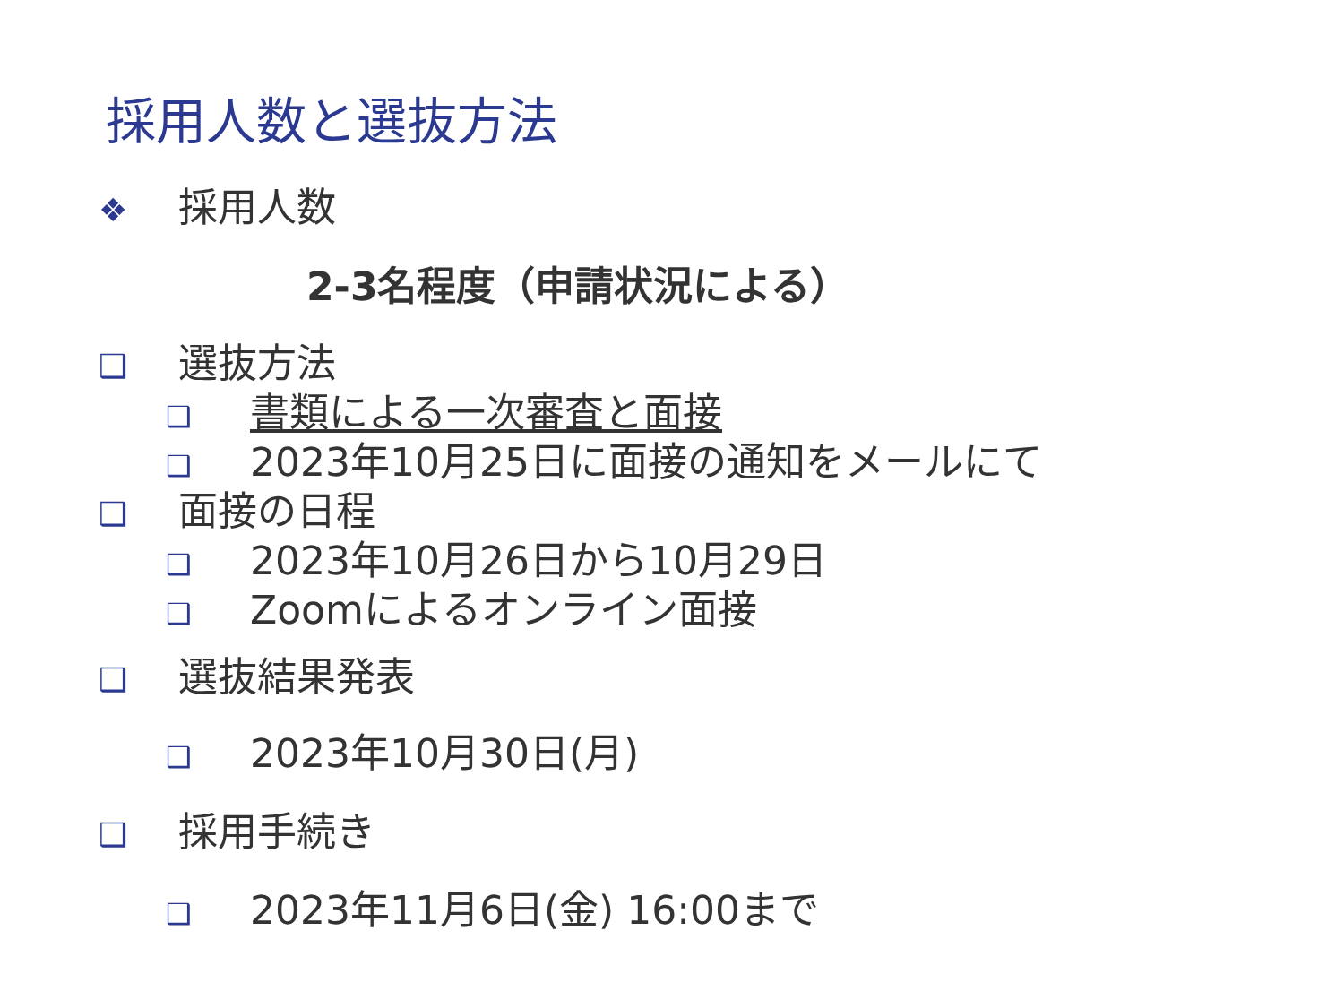採用人数と選抜方法
❖ 採用人数
2-3名程度（申請状況による）
❑ 選抜方法
❑ 書類による一次審査と面接
❑ 2023年10月25日に面接の通知をメールにて
❑ 面接の日程
❑ 2023年10月26日から10月29日
❑ Zoomによるオンライン面接
❑ 選抜結果発表
❑ 2023年10月30日(月)
❑ 採用手続き
❑ 2023年11月6日(金) 16:00まで